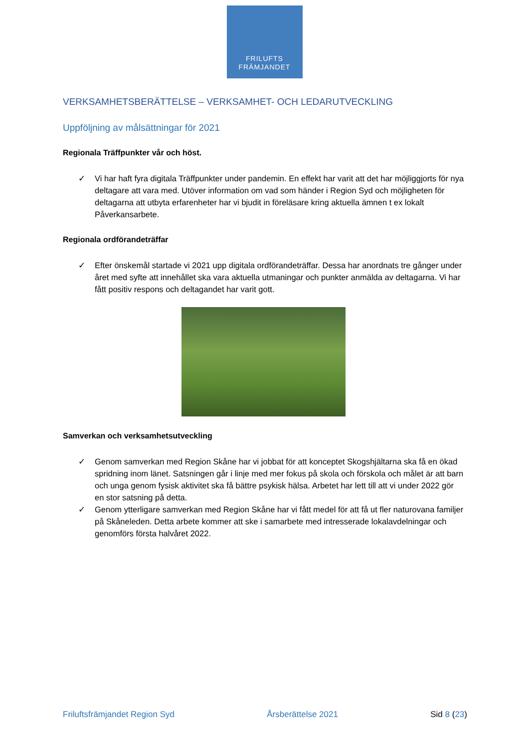FRILUFTS
FRÄMJANDET
VERKSAMHETSBERÄTTELSE – VERKSAMHET- OCH LEDARUTVECKLING
Uppföljning av målsättningar för 2021
Regionala Träffpunkter vår och höst.
✓ Vi har haft fyra digitala Träffpunkter under pandemin. En effekt har varit att det har möjliggjorts för nya deltagare att vara med. Utöver information om vad som händer i Region Syd och möjligheten för deltagarna att utbyta erfarenheter har vi bjudit in föreläsare kring aktuella ämnen t ex lokalt Påverkansarbete.
Regionala ordförandeträffar
✓ Efter önskemål startade vi 2021 upp digitala ordförandeträffar. Dessa har anordnats tre gånger under året med syfte att innehållet ska vara aktuella utmaningar och punkter anmälda av deltagarna. Vi har fått positiv respons och deltagandet har varit gott.
Samverkan och verksamhetsutveckling
✓ Genom samverkan med Region Skåne har vi jobbat för att konceptet Skogshjältarna ska få en ökad spridning inom länet. Satsningen går i linje med mer fokus på skola och förskola och målet är att barn och unga genom fysisk aktivitet ska få bättre psykisk hälsa. Arbetet har lett till att vi under 2022 gör en stor satsning på detta.
✓ Genom ytterligare samverkan med Region Skåne har vi fått medel för att få ut fler naturovana familjer på Skåneleden. Detta arbete kommer att ske i samarbete med intresserade lokalavdelningar och genomförs första halvåret 2022.
Friluftsfrämjandet Region Syd Årsberättelse 2021 Sid 8 (23)